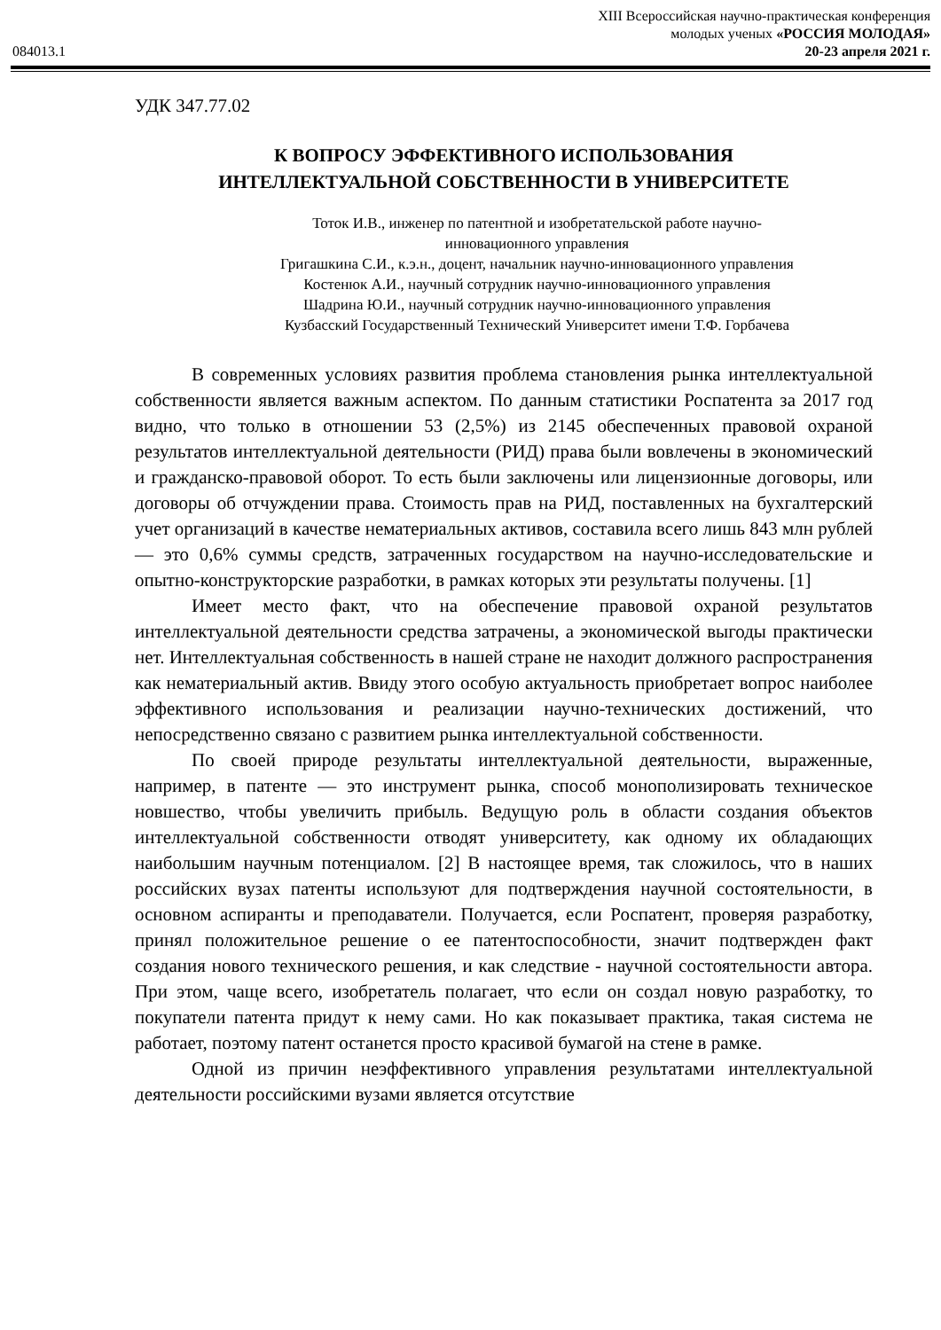XIII Всероссийская научно-практическая конференция
молодых ученых «РОССИЯ МОЛОДАЯ»
084013.1 20-23 апреля 2021 г.
УДК 347.77.02
К ВОПРОСУ ЭФФЕКТИВНОГО ИСПОЛЬЗОВАНИЯ
ИНТЕЛЛЕКТУАЛЬНОЙ СОБСТВЕННОСТИ В УНИВЕРСИТЕТЕ
Тоток И.В., инженер по патентной и изобретательской работе научно-
инновационного управления
Григашкина С.И., к.э.н., доцент, начальник научно-инновационного управления
Костенюк А.И., научный сотрудник научно-инновационного управления
Шадрина Ю.И., научный сотрудник научно-инновационного управления
Кузбасский Государственный Технический Университет имени Т.Ф. Горбачева
В современных условиях развития проблема становления рынка интеллектуальной собственности является важным аспектом. По данным статистики Роспатента за 2017 год видно, что только в отношении 53 (2,5%) из 2145 обеспеченных правовой охраной результатов интеллектуальной деятельности (РИД) права были вовлечены в экономический и гражданско-правовой оборот. То есть были заключены или лицензионные договоры, или договоры об отчуждении права. Стоимость прав на РИД, поставленных на бухгалтерский учет организаций в качестве нематериальных активов, составила всего лишь 843 млн рублей — это 0,6% суммы средств, затраченных государством на научно-исследовательские и опытно-конструкторские разработки, в рамках которых эти результаты получены. [1]
Имеет место факт, что на обеспечение правовой охраной результатов интеллектуальной деятельности средства затрачены, а экономической выгоды практически нет. Интеллектуальная собственность в нашей стране не находит должного распространения как нематериальный актив. Ввиду этого особую актуальность приобретает вопрос наиболее эффективного использования и реализации научно-технических достижений, что непосредственно связано с развитием рынка интеллектуальной собственности.
По своей природе результаты интеллектуальной деятельности, выраженные, например, в патенте — это инструмент рынка, способ монополизировать техническое новшество, чтобы увеличить прибыль. Ведущую роль в области создания объектов интеллектуальной собственности отводят университету, как одному их обладающих наибольшим научным потенциалом. [2] В настоящее время, так сложилось, что в наших российских вузах патенты используют для подтверждения научной состоятельности, в основном аспиранты и преподаватели. Получается, если Роспатент, проверяя разработку, принял положительное решение о ее патентоспособности, значит подтвержден факт создания нового технического решения, и как следствие - научной состоятельности автора. При этом, чаще всего, изобретатель полагает, что если он создал новую разработку, то покупатели патента придут к нему сами. Но как показывает практика, такая система не работает, поэтому патент останется просто красивой бумагой на стене в рамке.
Одной из причин неэффективного управления результатами интеллектуальной деятельности российскими вузами является отсутствие